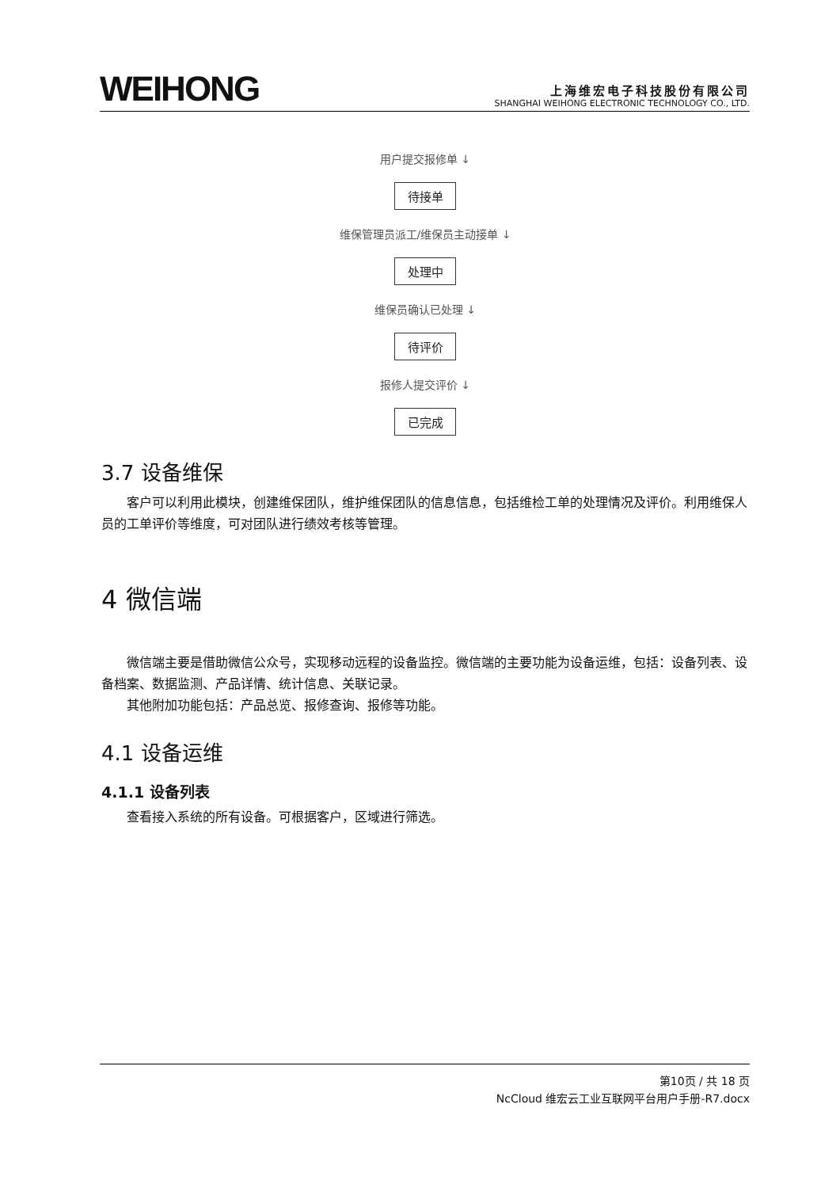WEIHONG
上海维宏电子科技股份有限公司
SHANGHAI WEIHONG ELECTRONIC TECHNOLOGY CO., LTD.
用户提交报修单 ↓
待接单
维保管理员派工/维保员主动接单 ↓
处理中
维保员确认已处理 ↓
待评价
报修人提交评价 ↓
已完成
3.7 设备维保
客户可以利用此模块，创建维保团队，维护维保团队的信息信息，包括维检工单的处理情况及评价。利用维保人员的工单评价等维度，可对团队进行绩效考核等管理。
4 微信端
微信端主要是借助微信公众号，实现移动远程的设备监控。微信端的主要功能为设备运维，包括：设备列表、设备档案、数据监测、产品详情、统计信息、关联记录。
其他附加功能包括：产品总览、报修查询、报修等功能。
4.1 设备运维
4.1.1 设备列表
查看接入系统的所有设备。可根据客户，区域进行筛选。
第10页 / 共 18 页
NcCloud 维宏云工业互联网平台用户手册-R7.docx